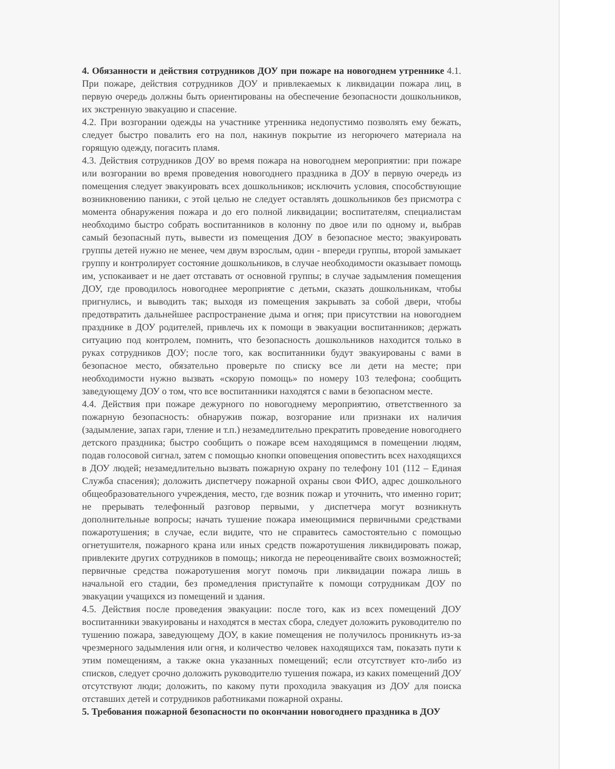4. Обязанности и действия сотрудников ДОУ при пожаре на новогоднем утреннике 4.1. При пожаре, действия сотрудников ДОУ и привлекаемых к ликвидации пожара лиц, в первую очередь должны быть ориентированы на обеспечение безопасности дошкольников, их экстренную эвакуацию и спасение.
4.2. При возгорании одежды на участнике утренника недопустимо позволять ему бежать, следует быстро повалить его на пол, накинув покрытие из негорючего материала на горящую одежду, погасить пламя.
4.3. Действия сотрудников ДОУ во время пожара на новогоднем мероприятии: при пожаре или возгорании во время проведения новогоднего праздника в ДОУ в первую очередь из помещения следует эвакуировать всех дошкольников; исключить условия, способствующие возникновению паники, с этой целью не следует оставлять дошкольников без присмотра с момента обнаружения пожара и до его полной ликвидации; воспитателям, специалистам необходимо быстро собрать воспитанников в колонну по двое или по одному и, выбрав самый безопасный путь, вывести из помещения ДОУ в безопасное место; эвакуировать группы детей нужно не менее, чем двум взрослым, один - впереди группы, второй замыкает группу и контролирует состояние дошкольников, в случае необходимости оказывает помощь им, успокаивает и не дает отставать от основной группы; в случае задымления помещения ДОУ, где проводилось новогоднее мероприятие с детьми, сказать дошкольникам, чтобы пригнулись, и выводить так; выходя из помещения закрывать за собой двери, чтобы предотвратить дальнейшее распространение дыма и огня; при присутствии на новогоднем празднике в ДОУ родителей, привлечь их к помощи в эвакуации воспитанников; держать ситуацию под контролем, помнить, что безопасность дошкольников находится только в руках сотрудников ДОУ; после того, как воспитанники будут эвакуированы с вами в безопасное место, обязательно проверьте по списку все ли дети на месте; при необходимости нужно вызвать «скорую помощь» по номеру 103 телефона; сообщить заведующему ДОУ о том, что все воспитанники находятся с вами в безопасном месте.
4.4. Действия при пожаре дежурного по новогоднему мероприятию, ответственного за пожарную безопасность: обнаружив пожар, возгорание или признаки их наличия (задымление, запах гари, тление и т.п.) незамедлительно прекратить проведение новогоднего детского праздника; быстро сообщить о пожаре всем находящимся в помещении людям, подав голосовой сигнал, затем с помощью кнопки оповещения оповестить всех находящихся в ДОУ людей; незамедлительно вызвать пожарную охрану по телефону 101 (112 – Единая Служба спасения); доложить диспетчеру пожарной охраны свои ФИО, адрес дошкольного общеобразовательного учреждения, место, где возник пожар и уточнить, что именно горит; не прерывать телефонный разговор первыми, у диспетчера могут возникнуть дополнительные вопросы; начать тушение пожара имеющимися первичными средствами пожаротушения; в случае, если видите, что не справитесь самостоятельно с помощью огнетушителя, пожарного крана или иных средств пожаротушения ликвидировать пожар, привлеките других сотрудников в помощь; никогда не переоценивайте своих возможностей; первичные средства пожаротушения могут помочь при ликвидации пожара лишь в начальной его стадии, без промедления приступайте к помощи сотрудникам ДОУ по эвакуации учащихся из помещений и здания.
4.5. Действия после проведения эвакуации: после того, как из всех помещений ДОУ воспитанники эвакуированы и находятся в местах сбора, следует доложить руководителю по тушению пожара, заведующему ДОУ, в какие помещения не получилось проникнуть из-за чрезмерного задымления или огня, и количество человек находящихся там, показать пути к этим помещениям, а также окна указанных помещений; если отсутствует кто-либо из списков, следует срочно доложить руководителю тушения пожара, из каких помещений ДОУ отсутствуют люди; доложить, по какому пути проходила эвакуация из ДОУ для поиска отставших детей и сотрудников работниками пожарной охраны.
5. Требования пожарной безопасности по окончании новогоднего праздника в ДОУ